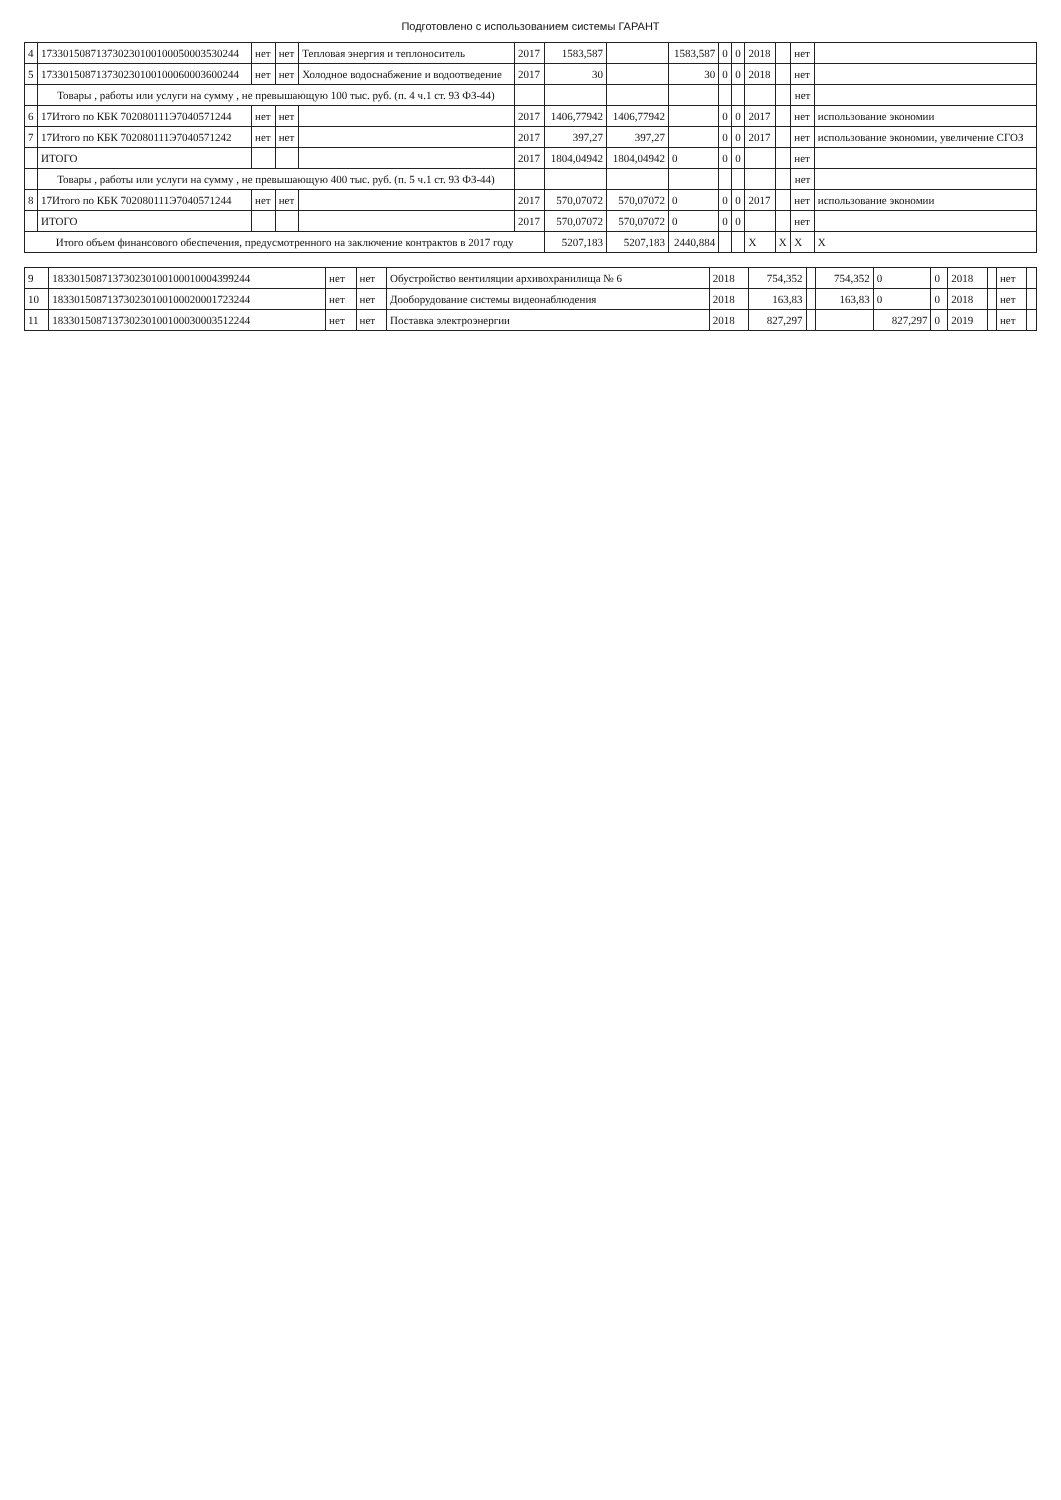Подготовлено с использованием системы ГАРАНТ
| 4 | 173301508713730230100100050003530244 | нет | нет | Тепловая энергия и теплоноситель | 2017 | 1583,587 | | 1583,587 | 0 | 0 | 2018 | | нет | |
| 5 | 173301508713730230100100060003600244 | нет | нет | Холодное водоснабжение и водоотведение | 2017 | 30 | | 30 | 0 | 0 | 2018 | | нет | |
| | Товары , работы или услуги на сумму , не превышающую 100 тыс. руб. (п. 4 ч.1 ст. 93 ФЗ-44) | | | | | | | | | | | | нет | |
| 6 | 17Итого по КБК 702080111Э7040571244 | нет | нет | | 2017 | 1406,77942 | 1406,77942 | | 0 | 0 | 2017 | | нет | использование экономии |
| 7 | 17Итого по КБК 702080111Э7040571242 | нет | нет | | 2017 | 397,27 | 397,27 | | 0 | 0 | 2017 | | нет | использование экономии, увеличение СГОЗ |
| | ИТОГО | | | | 2017 | 1804,04942 | 1804,04942 | 0 | 0 | 0 | | | нет | |
| | Товары , работы или услуги на сумму , не превышающую 400 тыс. руб. (п. 5 ч.1 ст. 93 ФЗ-44) | | | | | | | | | | | | нет | |
| 8 | 17Итого по КБК 702080111Э7040571244 | нет | нет | | 2017 | 570,07072 | 570,07072 | 0 | 0 | 0 | 2017 | | нет | использование экономии |
| | ИТОГО | | | | 2017 | 570,07072 | 570,07072 | 0 | 0 | 0 | | | нет | |
| Итого объем финансового обеспечения, предусмотренного на заключение контрактов в 2017 году | | | | | | 5207,183 | 5207,183 | 2440,884 | | | X | X | X | X |
| 9 | 183301508713730230100100010004399244 | нет | нет | Обустройство вентиляции архивохранилища № 6 | 2018 | 754,352 | | 754,352 | 0 | 0 | 2018 | | нет | |
| 10 | 183301508713730230100100020001723244 | нет | нет | Дооборудование системы видеонаблюдения | 2018 | 163,83 | | 163,83 | 0 | 0 | 2018 | | нет | |
| 11 | 183301508713730230100100030003512244 | нет | нет | Поставка электроэнергии | 2018 | 827,297 | | | 827,297 | 0 | 2019 | | нет | |